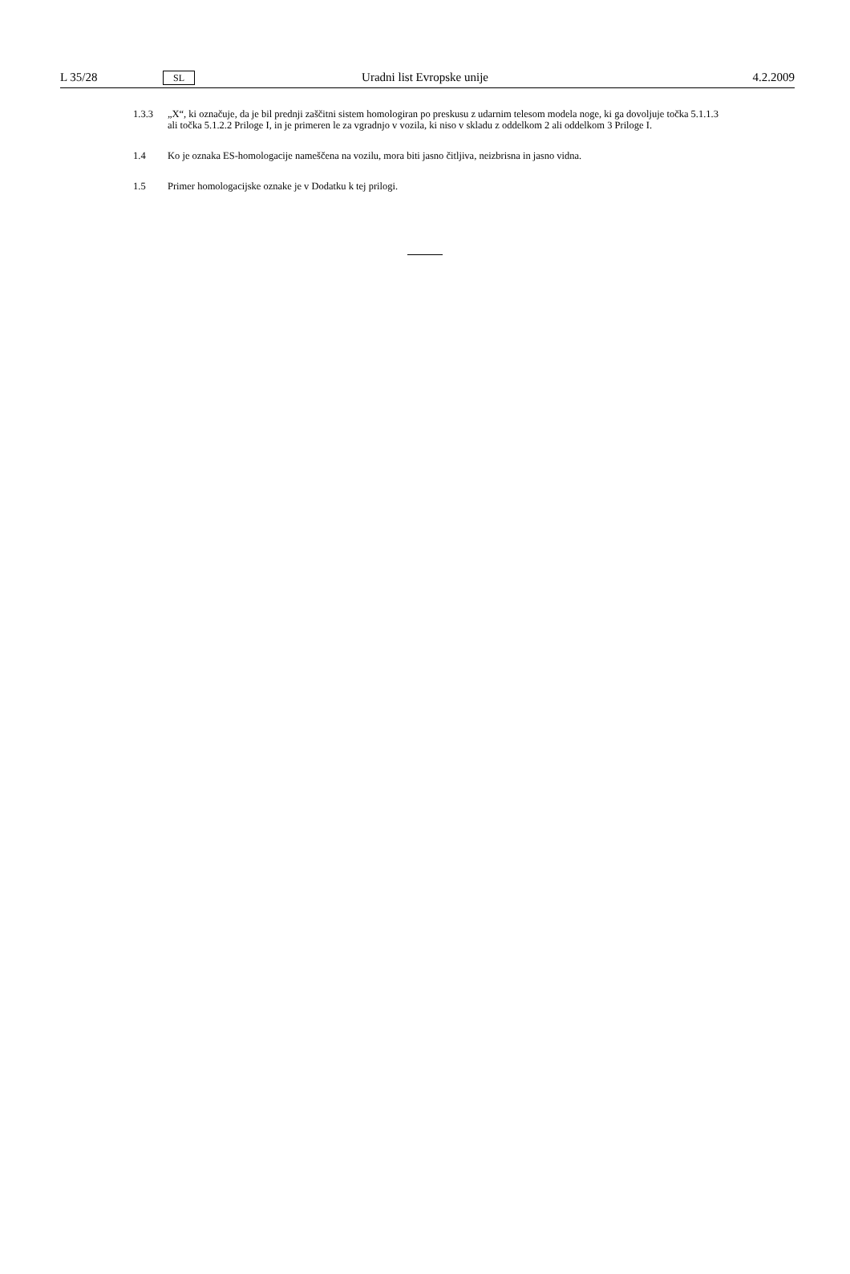L 35/28 SL Uradni list Evropske unije 4.2.2009
1.3.3 „X“, ki označuje, da je bil prednji zaščitni sistem homologiran po preskusu z udarnim telesom modela noge, ki ga dovoljuje točka 5.1.1.3 ali točka 5.1.2.2 Priloge I, in je primeren le za vgradnjo v vozila, ki niso v skladu z oddelkom 2 ali oddelkom 3 Priloge I.
1.4 Ko je oznaka ES-homologacije nameščena na vozilu, mora biti jasno čitljiva, neizbrisna in jasno vidna.
1.5 Primer homologacijske oznake je v Dodatku k tej prilogi.